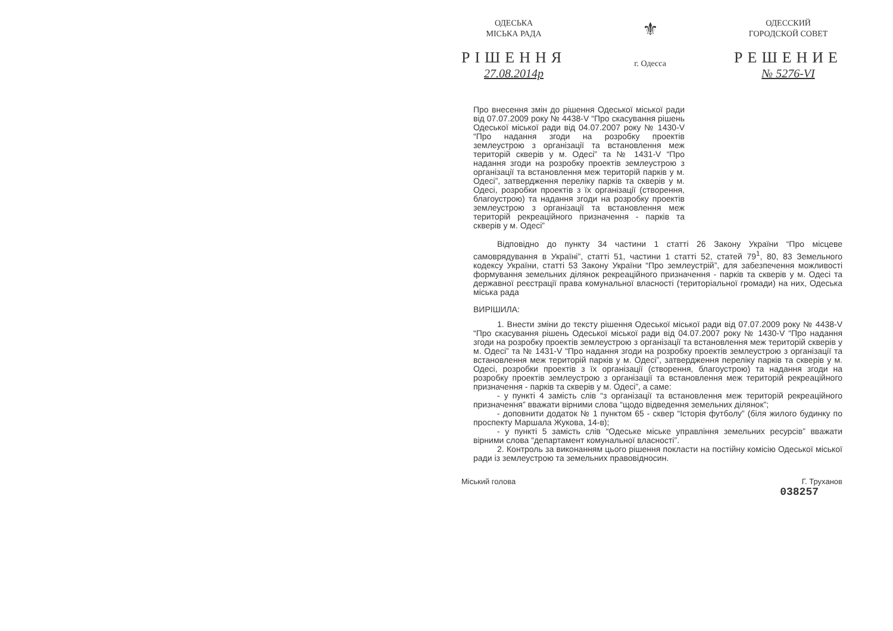ОДЕСЬКА
МІСЬКА РАДА
РІШЕННЯ
27.08.2014р
⚜
г. Одесса
ОДЕССКИЙ
ГОРОДСКОЙ СОВЕТ
РЕШЕНИЕ
№ 5276-VI
Про внесення змін до рішення Одеської міської ради від 07.07.2009 року № 4438-V “Про скасування рішень Одеської міської ради від 04.07.2007 року № 1430-V “Про надання згоди на розробку проектів землеустрою з організації та встановлення меж територій скверів у м. Одесі” та № 1431-V “Про надання згоди на розробку проектів землеустрою з організації та встановлення меж територій парків у м. Одесі”, затвердження переліку парків та скверів у м. Одесі, розробки проектів з їх організації (створення, благоустрою) та надання згоди на розробку проектів землеустрою з організації та встановлення меж територій рекреаційного призначення - парків та скверів у м. Одесі”
Відповідно до пункту 34 частини 1 статті 26 Закону України “Про місцеве самоврядування в Україні”, статті 51, частини 1 статті 52, статей 79<sup>1</sup>, 80, 83 Земельного кодексу України, статті 53 Закону України “Про землеустрій”, для забезпечення можливості формування земельних ділянок рекреаційного призначення - парків та скверів у м. Одесі та державної реєстрації права комунальної власності (територіальної громади) на них, Одеська міська рада
ВИРІШИЛА:
1. Внести зміни до тексту рішення Одеської міської ради від 07.07.2009 року № 4438-V “Про скасування рішень Одеської міської ради від 04.07.2007 року № 1430-V “Про надання згоди на розробку проектів землеустрою з організації та встановлення меж територій скверів у м. Одесі” та № 1431-V “Про надання згоди на розробку проектів землеустрою з організації та встановлення меж територій парків у м. Одесі”, затвердження переліку парків та скверів у м. Одесі, розробки проектів з їх організації (створення, благоустрою) та надання згоди на розробку проектів землеустрою з організації та встановлення меж територій рекреаційного призначення - парків та скверів у м. Одесі”, а саме:
- у пункті 4 замість слів “з організації та встановлення меж територій рекреаційного призначення” вважати вірними слова “щодо відведення земельних ділянок”;
- доповнити додаток № 1 пунктом 65 - сквер “Історія футболу” (біля жилого будинку по проспекту Маршала Жукова, 14-в);
- у пункті 5 замість слів “Одеське міське управління земельних ресурсів” вважати вірними слова “департамент комунальної власності”.
2. Контроль за виконанням цього рішення покласти на постійну комісію Одеської міської ради із землеустрою та земельних правовідносин.
Міський голова Г. Труханов
038257